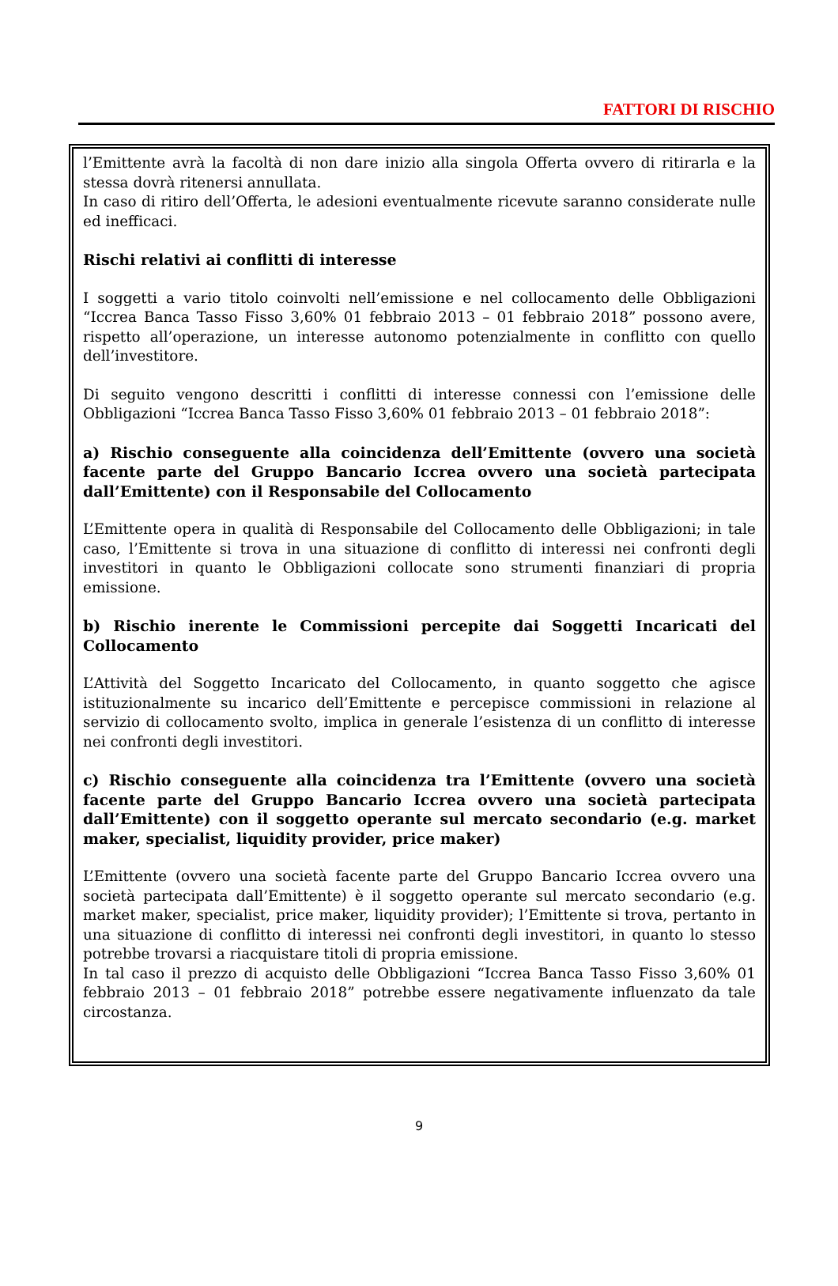FATTORI DI RISCHIO
l’Emittente avrà la facoltà di non dare inizio alla singola Offerta ovvero di ritirarla e la stessa dovrà ritenersi annullata.
In caso di ritiro dell’Offerta, le adesioni eventualmente ricevute saranno considerate nulle ed inefficaci.
Rischi relativi ai conflitti di interesse
I soggetti a vario titolo coinvolti nell’emissione e nel collocamento delle Obbligazioni “Iccrea Banca Tasso Fisso 3,60% 01 febbraio 2013 – 01 febbraio 2018” possono avere, rispetto all’operazione, un interesse autonomo potenzialmente in conflitto con quello dell’investitore.
Di seguito vengono descritti i conflitti di interesse connessi con l’emissione delle Obbligazioni “Iccrea Banca Tasso Fisso 3,60% 01 febbraio 2013 – 01 febbraio 2018”:
a) Rischio conseguente alla coincidenza dell’Emittente (ovvero una società facente parte del Gruppo Bancario Iccrea ovvero una società partecipata dall’Emittente) con il Responsabile del Collocamento
L’Emittente opera in qualità di Responsabile del Collocamento delle Obbligazioni; in tale caso, l’Emittente si trova in una situazione di conflitto di interessi nei confronti degli investitori in quanto le Obbligazioni collocate sono strumenti finanziari di propria emissione.
b) Rischio inerente le Commissioni percepite dai Soggetti Incaricati del Collocamento
L’Attività del Soggetto Incaricato del Collocamento, in quanto soggetto che agisce istituzionalmente su incarico dell’Emittente e percepisce commissioni in relazione al servizio di collocamento svolto, implica in generale l’esistenza di un conflitto di interesse nei confronti degli investitori.
c) Rischio conseguente alla coincidenza tra l’Emittente (ovvero una società facente parte del Gruppo Bancario Iccrea ovvero una società partecipata dall’Emittente) con il soggetto operante sul mercato secondario (e.g. market maker, specialist, liquidity provider, price maker)
L’Emittente (ovvero una società facente parte del Gruppo Bancario Iccrea ovvero una società partecipata dall’Emittente) è il soggetto operante sul mercato secondario (e.g. market maker, specialist, price maker, liquidity provider); l’Emittente si trova, pertanto in una situazione di conflitto di interessi nei confronti degli investitori, in quanto lo stesso potrebbe trovarsi a riacquistare titoli di propria emissione.
In tal caso il prezzo di acquisto delle Obbligazioni “Iccrea Banca Tasso Fisso 3,60% 01 febbraio 2013 – 01 febbraio 2018” potrebbe essere negativamente influenzato da tale circostanza.
9